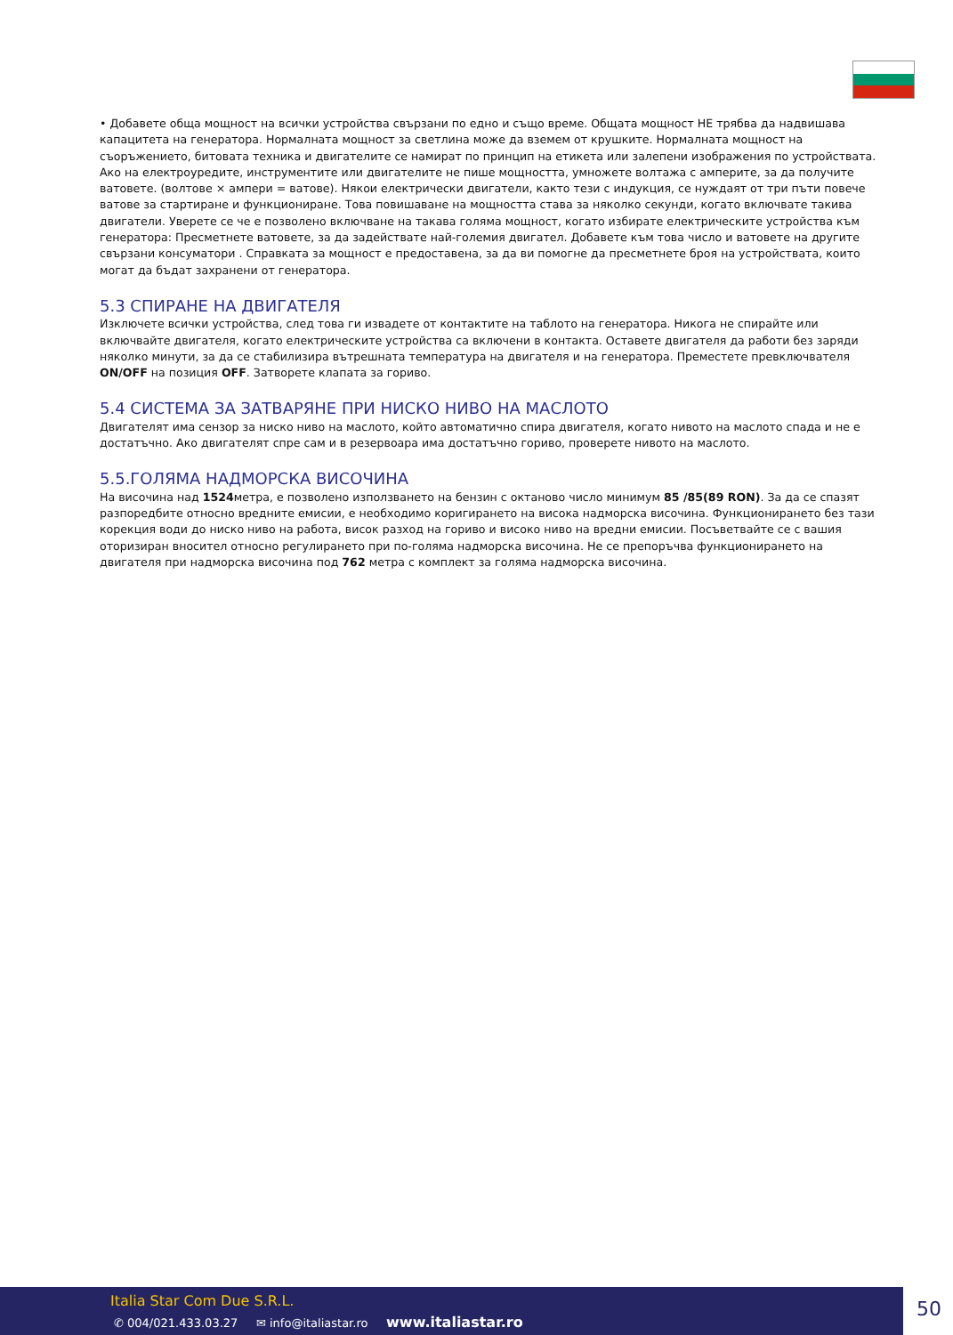• Добавете обща мощност на всички устройства свързани по едно и също време. Общата мощност НЕ трябва да надвишава капацитета на генератора. Нормалната мощност за светлина може да вземем от крушките. Нормалната мощност на съоръжението, битовата техника и двигателите се намират по принцип на етикета или залепени изображения по устройствата. Ако на електроуредите, инструментите или двигателите не пише мощността, умножете волтажа с амперите, за да получите ватовете. (волтове × ампери = ватове). Някои електрически двигатели, както тези с индукция, се нуждаят от три пъти повече ватове за стартиране и функциониране. Това повишаване на мощността става за няколко секунди, когато включвате такива двигатели. Уверете се че е позволено включване на такава голяма мощност, когато избирате електрическите устройства към генератора: Пресметнете ватовете, за да задействате най-големия двигател. Добавете към това число и ватовете на другите свързани консуматори . Справката за мощност е предоставена, за да ви помогне да пресметнете броя на устройствата, които могат да бъдат захранени от генератора.
5.3 СПИРАНЕ НА ДВИГАТЕЛЯ
Изключете всички устройства, след това ги извадете от контактите на таблото на генератора. Никога не спирайте или включвайте двигателя, когато електрическите устройства са включени в контакта. Оставете двигателя да работи без заряди няколко минути, за да се стабилизира вътрешната температура на двигателя и на генератора. Преместете превключвателя ON/OFF на позиция OFF. Затворете клапата за гориво.
5.4 СИСТЕМА ЗА ЗАТВАРЯНЕ ПРИ НИСКО НИВО НА МАСЛОТО
Двигателят има сензор за ниско ниво на маслото, който автоматично спира двигателя, когато нивото на маслото спада и не е достатъчно. Ако двигателят спре сам и в резервоара има достатъчно гориво, проверете нивото на маслото.
5.5.ГОЛЯМА НАДМОРСКА ВИСОЧИНА
На височина над 1524метра, е позволено използването на бензин с октаново число минимум 85 /85(89 RON). За да се спазят разпоредбите относно вредните емисии, е необходимо коригирането на висока надморска височина. Функционирането без тази корекция води до ниско ниво на работа, висок разход на гориво и високо ниво на вредни емисии. Посъветвайте се с вашия оторизиран вносител относно регулирането при по-голяма надморска височина. Не се препоръчва функционирането на двигателя при надморска височина под 762 метра с комплект за голяма надморска височина.
Italia Star Com Due S.R.L.
✆ 004/021.433.03.27 ✉ info@italiastar.ro www.italiastar.ro
50